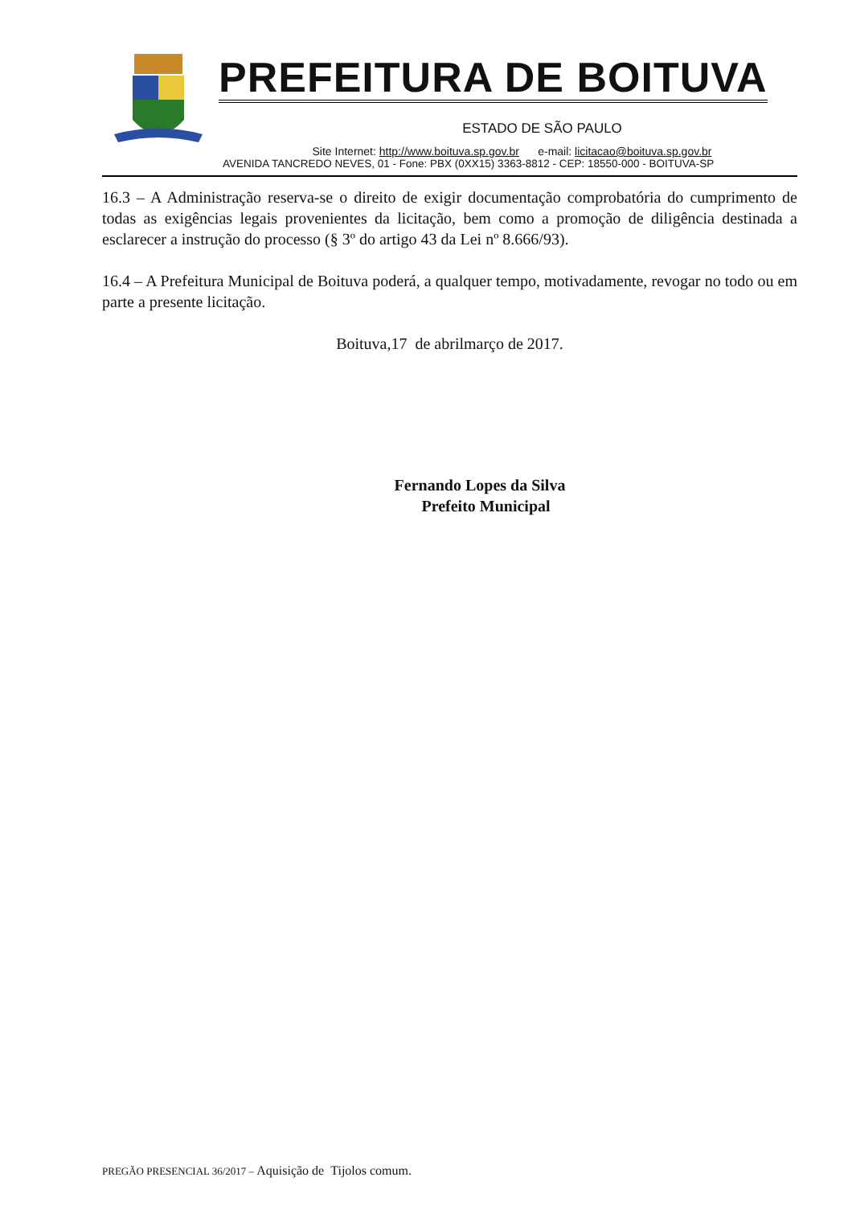PREFEITURA DE BOITUVA
ESTADO DE SÃO PAULO
Site Internet: http://www.boituva.sp.gov.br e-mail: licitacao@boituva.sp.gov.br
AVENIDA TANCREDO NEVES, 01 - Fone: PBX (0XX15) 3363-8812 - CEP: 18550-000 - BOITUVA-SP
16.3 – A Administração reserva-se o direito de exigir documentação comprobatória do cumprimento de todas as exigências legais provenientes da licitação, bem como a promoção de diligência destinada a esclarecer a instrução do processo (§ 3º do artigo 43 da Lei nº 8.666/93).
16.4 – A Prefeitura Municipal de Boituva poderá, a qualquer tempo, motivadamente, revogar no todo ou em parte a presente licitação.
Boituva,17 de abrilmarço de 2017.
Fernando Lopes da Silva
Prefeito Municipal
PREGÃO PRESENCIAL 36/2017 – Aquisição de Tijolos comum.